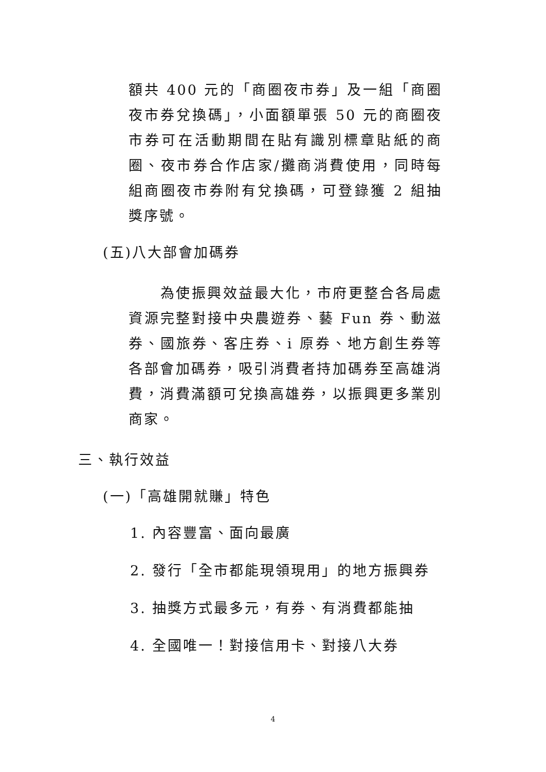額共 400 元的「商圈夜市券」及一組「商圈夜市券兌換碼」，小面額單張 50 元的商圈夜市券可在活動期間在貼有識別標章貼紙的商圈、夜市券合作店家/攤商消費使用，同時每組商圈夜市券附有兌換碼，可登錄獲 2 組抽獎序號。
(五)八大部會加碼券
為使振興效益最大化，市府更整合各局處資源完整對接中央農遊券、藝 Fun 券、動滋券、國旅券、客庄券、i 原券、地方創生券等各部會加碼券，吸引消費者持加碼券至高雄消費，消費滿額可兌換高雄券，以振興更多業別商家。
三、執行效益
(一)「高雄開就賺」特色
1. 內容豐富、面向最廣
2. 發行「全市都能現領現用」的地方振興券
3. 抽獎方式最多元，有券、有消費都能抽
4. 全國唯一！對接信用卡、對接八大券
4